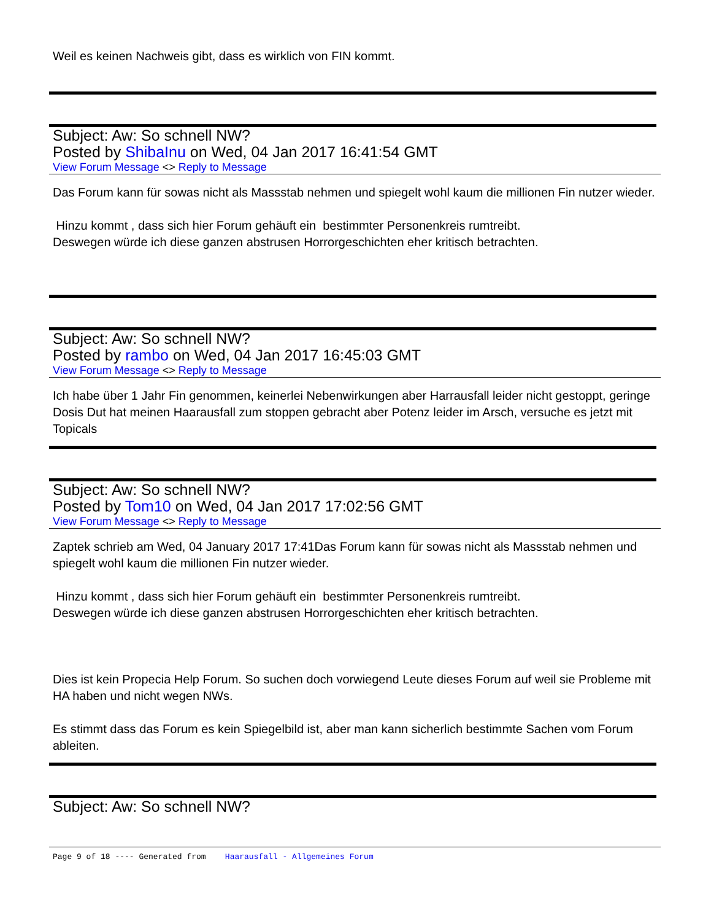Weil es keinen Nachweis gibt, dass es wirklich von FIN kommt.
Subject: Aw: So schnell NW?
Posted by ShibaInu on Wed, 04 Jan 2017 16:41:54 GMT
View Forum Message <> Reply to Message
Das Forum kann für sowas nicht als Massstab nehmen und spiegelt wohl kaum die millionen Fin nutzer wieder.
Hinzu kommt , dass sich hier Forum gehäuft ein bestimmter Personenkreis rumtreibt.
Deswegen würde ich diese ganzen abstrusen Horrorgeschichten eher kritisch betrachten.
Subject: Aw: So schnell NW?
Posted by rambo on Wed, 04 Jan 2017 16:45:03 GMT
View Forum Message <> Reply to Message
Ich habe über 1 Jahr Fin genommen, keinerlei Nebenwirkungen aber Harrausfall leider nicht gestoppt, geringe Dosis Dut hat meinen Haarausfall zum stoppen gebracht aber Potenz leider im Arsch, versuche es jetzt mit Topicals
Subject: Aw: So schnell NW?
Posted by Tom10 on Wed, 04 Jan 2017 17:02:56 GMT
View Forum Message <> Reply to Message
Zaptek schrieb am Wed, 04 January 2017 17:41Das Forum kann für sowas nicht als Massstab nehmen und spiegelt wohl kaum die millionen Fin nutzer wieder.
Hinzu kommt , dass sich hier Forum gehäuft ein bestimmter Personenkreis rumtreibt.
Deswegen würde ich diese ganzen abstrusen Horrorgeschichten eher kritisch betrachten.
Dies ist kein Propecia Help Forum. So suchen doch vorwiegend Leute dieses Forum auf weil sie Probleme mit HA haben und nicht wegen NWs.
Es stimmt dass das Forum es kein Spiegelbild ist, aber man kann sicherlich bestimmte Sachen vom Forum ableiten.
Subject: Aw: So schnell NW?
Page 9 of 18 ---- Generated from Haarausfall - Allgemeines Forum